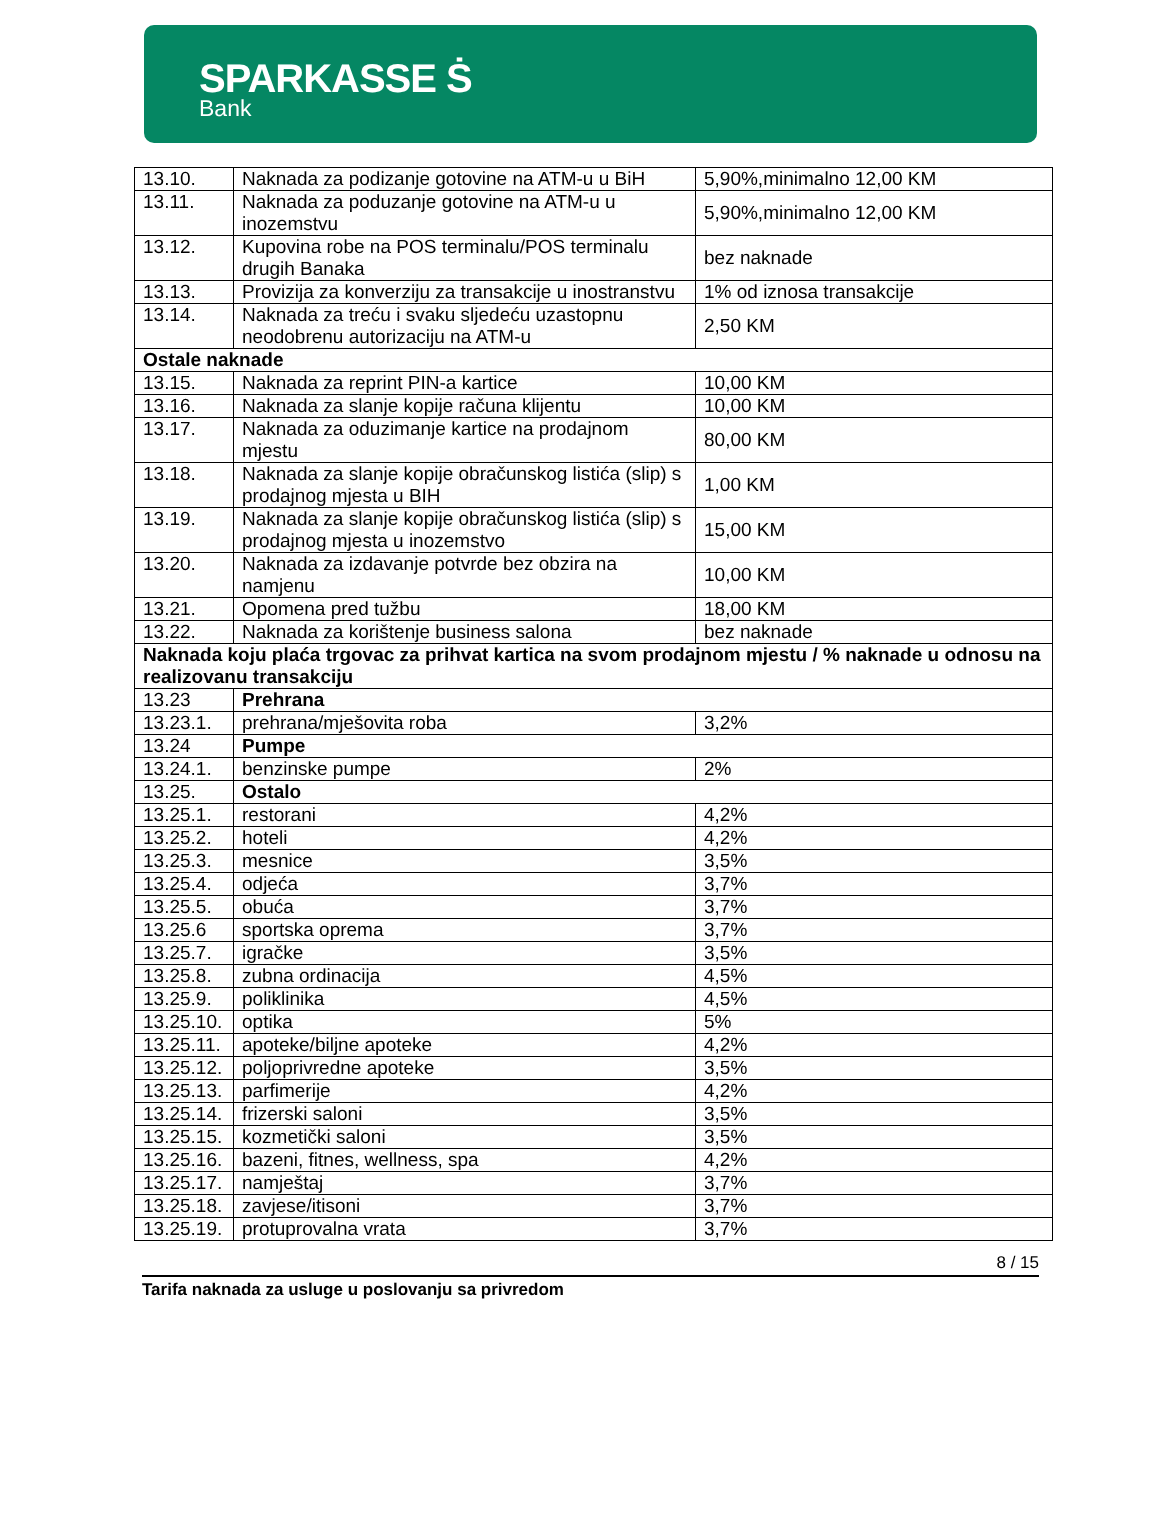SPARKASSE Ṡ
Bank
| 13.10. | Naknada za podizanje gotovine na ATM-u u BiH | 5,90%,minimalno 12,00 KM |
| 13.11. | Naknada za poduzanje gotovine na ATM-u u inozemstvu | 5,90%,minimalno 12,00 KM |
| 13.12. | Kupovina robe na POS terminalu/POS terminalu drugih Banaka | bez naknade |
| 13.13. | Provizija za konverziju za transakcije u inostranstvu | 1% od iznosa transakcije |
| 13.14. | Naknada za treću i svaku sljedeću uzastopnu neodobrenu autorizaciju na ATM-u | 2,50 KM |
| Ostale naknade | | |
| 13.15. | Naknada za reprint PIN-a kartice | 10,00 KM |
| 13.16. | Naknada za slanje kopije računa klijentu | 10,00 KM |
| 13.17. | Naknada za oduzimanje kartice na prodajnom mjestu | 80,00 KM |
| 13.18. | Naknada za slanje kopije obračunskog listića (slip) s prodajnog mjesta u BIH | 1,00 KM |
| 13.19. | Naknada za slanje kopije obračunskog listića (slip) s prodajnog mjesta u inozemstvo | 15,00 KM |
| 13.20. | Naknada za izdavanje potvrde bez obzira na namjenu | 10,00 KM |
| 13.21. | Opomena pred tužbu | 18,00 KM |
| 13.22. | Naknada za korištenje business salona | bez naknade |
| Naknada koju plaća trgovac za prihvat kartica na svom prodajnom mjestu / % naknade u odnosu na realizovanu transakciju | | |
| 13.23 | Prehrana | |
| 13.23.1. | prehrana/mješovita roba | 3,2% |
| 13.24 | Pumpe | |
| 13.24.1. | benzinske pumpe | 2% |
| 13.25. | Ostalo | |
| 13.25.1. | restorani | 4,2% |
| 13.25.2. | hoteli | 4,2% |
| 13.25.3. | mesnice | 3,5% |
| 13.25.4. | odjeća | 3,7% |
| 13.25.5. | obuća | 3,7% |
| 13.25.6 | sportska oprema | 3,7% |
| 13.25.7. | igračke | 3,5% |
| 13.25.8. | zubna ordinacija | 4,5% |
| 13.25.9. | poliklinika | 4,5% |
| 13.25.10. | optika | 5% |
| 13.25.11. | apoteke/biljne apoteke | 4,2% |
| 13.25.12. | poljoprivredne apoteke | 3,5% |
| 13.25.13. | parfimerije | 4,2% |
| 13.25.14. | frizerski saloni | 3,5% |
| 13.25.15. | kozmetički saloni | 3,5% |
| 13.25.16. | bazeni, fitnes, wellness, spa | 4,2% |
| 13.25.17. | namještaj | 3,7% |
| 13.25.18. | zavjese/itisoni | 3,7% |
| 13.25.19. | protuprovalna vrata | 3,7% |
8 / 15
Tarifa naknada za usluge u poslovanju sa privredom